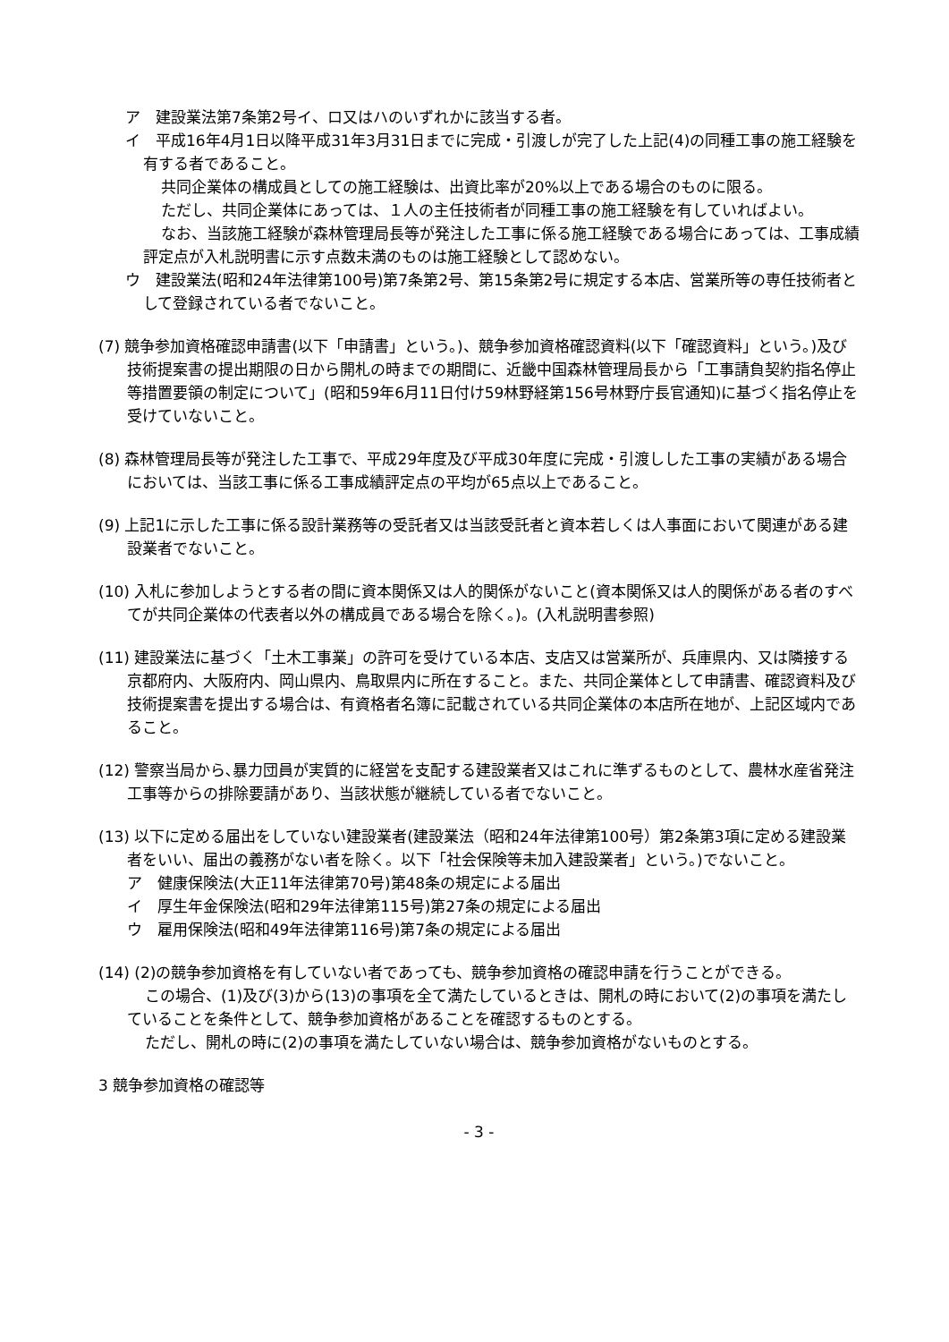ア　建設業法第7条第2号イ、ロ又はハのいずれかに該当する者。
イ　平成16年4月1日以降平成31年3月31日までに完成・引渡しが完了した上記(4)の同種工事の施工経験を有する者であること。
共同企業体の構成員としての施工経験は、出資比率が20%以上である場合のものに限る。
ただし、共同企業体にあっては、１人の主任技術者が同種工事の施工経験を有していればよい。
なお、当該施工経験が森林管理局長等が発注した工事に係る施工経験である場合にあっては、工事成績評定点が入札説明書に示す点数未満のものは施工経験として認めない。
ウ　建設業法(昭和24年法律第100号)第7条第2号、第15条第2号に規定する本店、営業所等の専任技術者として登録されている者でないこと。
(7) 競争参加資格確認申請書(以下「申請書」という。)、競争参加資格確認資料(以下「確認資料」という。)及び技術提案書の提出期限の日から開札の時までの期間に、近畿中国森林管理局長から「工事請負契約指名停止等措置要領の制定について」(昭和59年6月11日付け59林野経第156号林野庁長官通知)に基づく指名停止を受けていないこと。
(8) 森林管理局長等が発注した工事で、平成29年度及び平成30年度に完成・引渡しした工事の実績がある場合においては、当該工事に係る工事成績評定点の平均が65点以上であること。
(9) 上記1に示した工事に係る設計業務等の受託者又は当該受託者と資本若しくは人事面において関連がある建設業者でないこと。
(10) 入札に参加しようとする者の間に資本関係又は人的関係がないこと(資本関係又は人的関係がある者のすべてが共同企業体の代表者以外の構成員である場合を除く。)。(入札説明書参照)
(11) 建設業法に基づく「土木工事業」の許可を受けている本店、支店又は営業所が、兵庫県内、又は隣接する京都府内、大阪府内、岡山県内、鳥取県内に所在すること。また、共同企業体として申請書、確認資料及び技術提案書を提出する場合は、有資格者名簿に記載されている共同企業体の本店所在地が、上記区域内であること。
(12) 警察当局から､暴力団員が実質的に経営を支配する建設業者又はこれに準ずるものとして、農林水産省発注工事等からの排除要請があり、当該状態が継続している者でないこと。
(13) 以下に定める届出をしていない建設業者(建設業法（昭和24年法律第100号）第2条第3項に定める建設業者をいい、届出の義務がない者を除く。以下「社会保険等未加入建設業者」という。)でないこと。
ア　健康保険法(大正11年法律第70号)第48条の規定による届出
イ　厚生年金保険法(昭和29年法律第115号)第27条の規定による届出
ウ　雇用保険法(昭和49年法律第116号)第7条の規定による届出
(14) (2)の競争参加資格を有していない者であっても、競争参加資格の確認申請を行うことができる。
この場合、(1)及び(3)から(13)の事項を全て満たしているときは、開札の時において(2)の事項を満たしていることを条件として、競争参加資格があることを確認するものとする。
ただし、開札の時に(2)の事項を満たしていない場合は、競争参加資格がないものとする。
3 競争参加資格の確認等
- 3 -